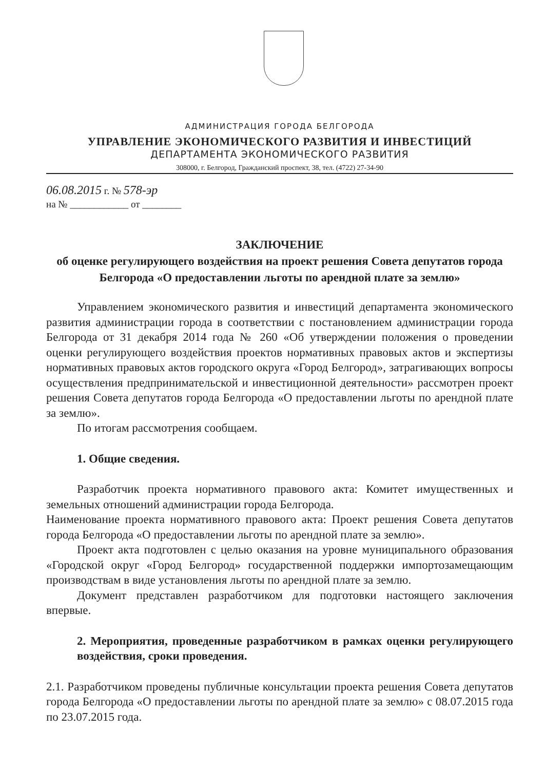АДМИНИСТРАЦИЯ ГОРОДА БЕЛГОРОДА
УПРАВЛЕНИЕ ЭКОНОМИЧЕСКОГО РАЗВИТИЯ И ИНВЕСТИЦИЙ
ДЕПАРТАМЕНТА ЭКОНОМИЧЕСКОГО РАЗВИТИЯ
308000, г. Белгород, Гражданский проспект, 38, тел. (4722) 27-34-90
06.08.2015 г. № 578-эр
на № ____________ от ________
ЗАКЛЮЧЕНИЕ
об оценке регулирующего воздействия на проект решения Совета депутатов города Белгорода «О предоставлении льготы по арендной плате за землю»
Управлением экономического развития и инвестиций департамента экономического развития администрации города в соответствии с постановлением администрации города Белгорода от 31 декабря 2014 года № 260 «Об утверждении положения о проведении оценки регулирующего воздействия проектов нормативных правовых актов и экспертизы нормативных правовых актов городского округа «Город Белгород», затрагивающих вопросы осуществления предпринимательской и инвестиционной деятельности» рассмотрен проект решения Совета депутатов города Белгорода «О предоставлении льготы по арендной плате за землю».
По итогам рассмотрения сообщаем.
1. Общие сведения.
Разработчик проекта нормативного правового акта: Комитет имущественных и земельных отношений администрации города Белгорода.
Наименование проекта нормативного правового акта: Проект решения Совета депутатов города Белгорода «О предоставлении льготы по арендной плате за землю».
Проект акта подготовлен с целью оказания на уровне муниципального образования «Городской округ «Город Белгород» государственной поддержки импортозамещающим производствам в виде установления льготы по арендной плате за землю.
Документ представлен разработчиком для подготовки настоящего заключения впервые.
2. Мероприятия, проведенные разработчиком в рамках оценки регулирующего воздействия, сроки проведения.
2.1. Разработчиком проведены публичные консультации проекта решения Совета депутатов города Белгорода «О предоставлении льготы по арендной плате за землю» с 08.07.2015 года по 23.07.2015 года.